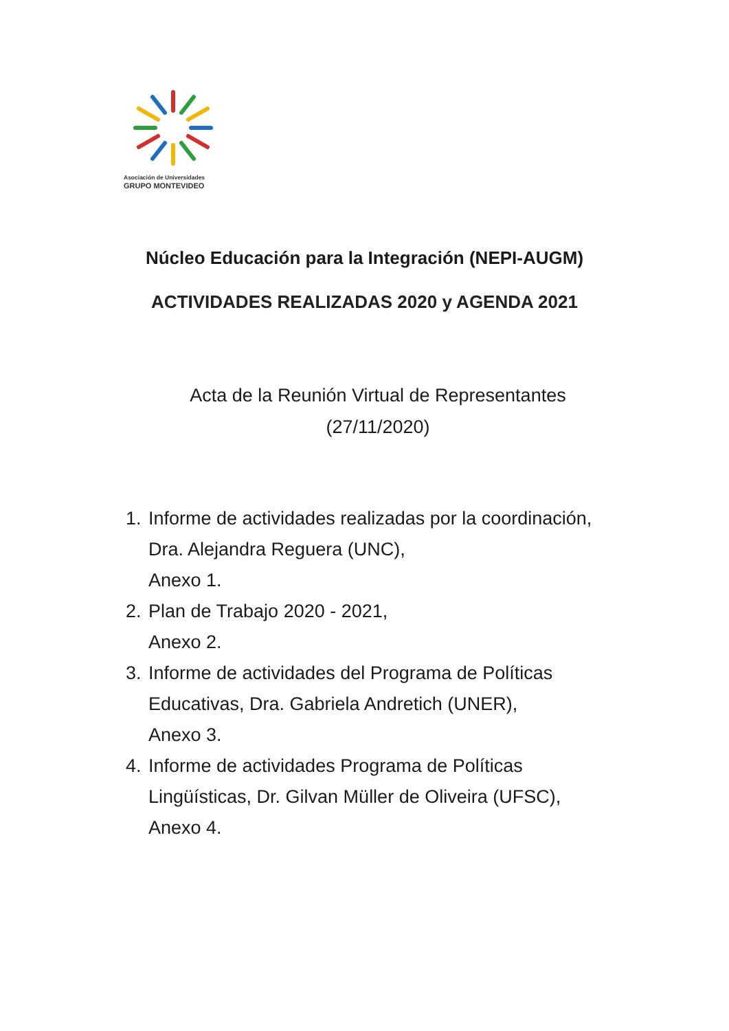Asociación de Universidades
GRUPO MONTEVIDEO
Núcleo Educación para la Integración (NEPI-AUGM)
ACTIVIDADES REALIZADAS 2020 y AGENDA 2021
Acta de la Reunión Virtual de Representantes
(27/11/2020)
1. Informe de actividades realizadas por la coordinación, Dra. Alejandra Reguera (UNC),
Anexo 1.
2. Plan de Trabajo 2020 - 2021,
Anexo 2.
3. Informe de actividades del Programa de Políticas Educativas, Dra. Gabriela Andretich (UNER),
Anexo 3.
4. Informe de actividades Programa de Políticas Lingüísticas, Dr. Gilvan Müller de Oliveira (UFSC),
Anexo 4.